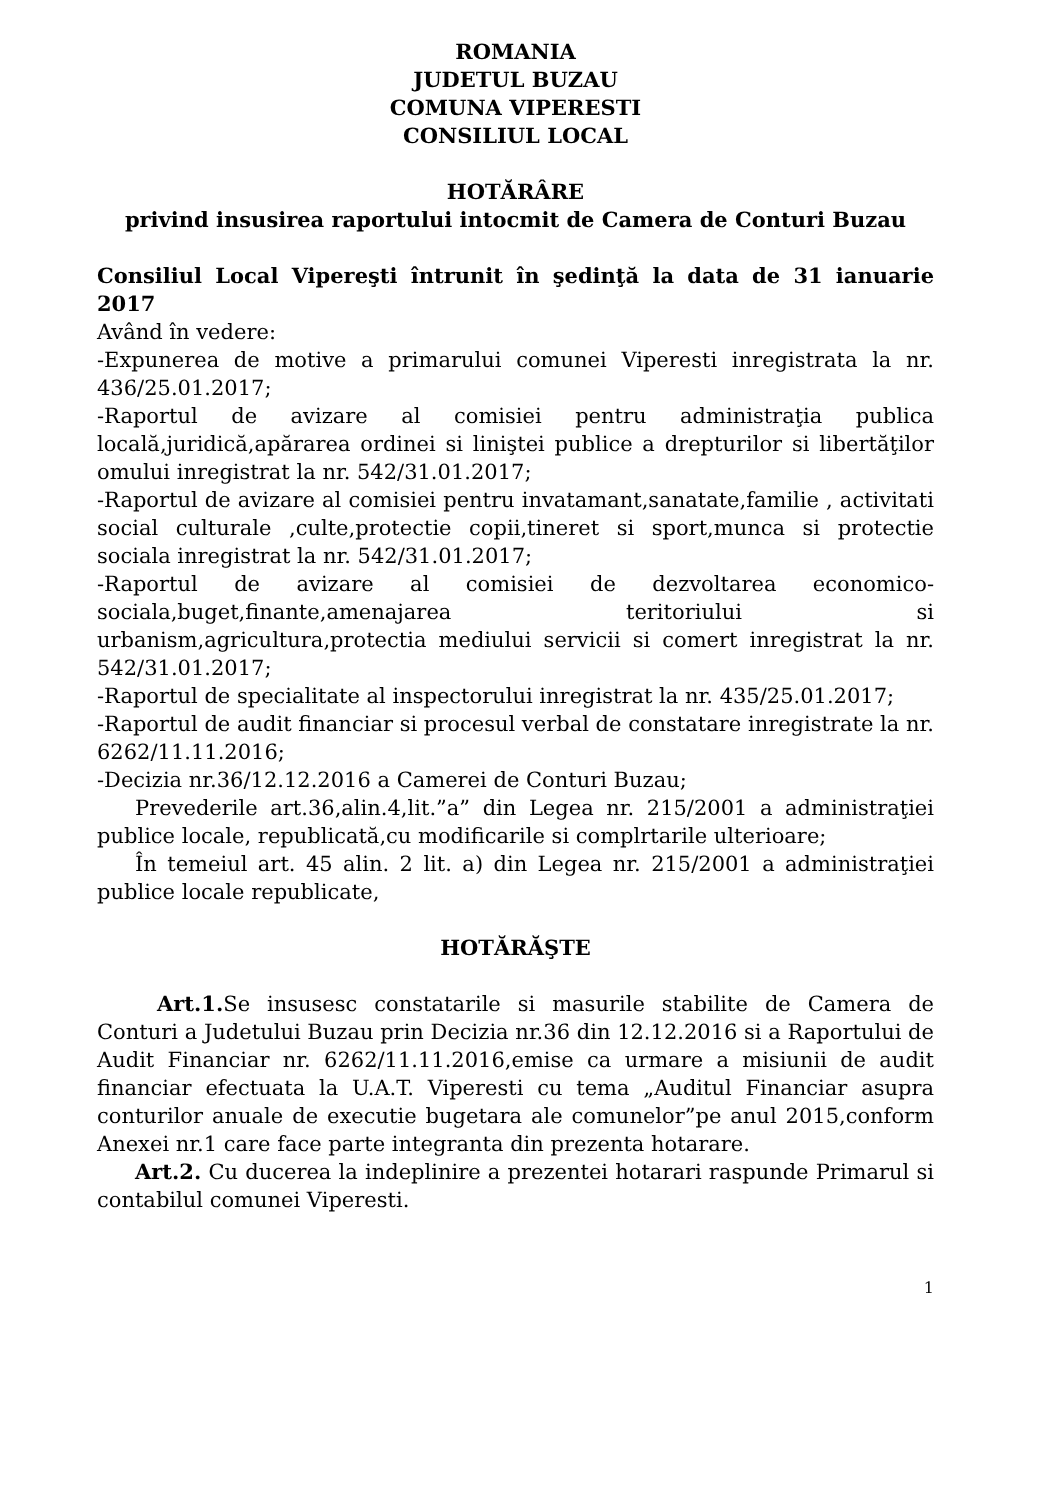ROMANIA
JUDETUL BUZAU
COMUNA VIPERESTI
CONSILIUL LOCAL
HOTĂRÂRE
privind insusirea raportului intocmit de Camera de Conturi Buzau
Consiliul Local Vipereşti întrunit în şedinţă la data de 31 ianuarie 2017
Având în vedere:
-Expunerea de motive a primarului comunei Viperesti inregistrata la nr. 436/25.01.2017;
-Raportul de avizare al comisiei pentru administraţia publica locală,juridică,apărarea ordinei si liniştei publice a drepturilor si libertăţilor omului inregistrat la nr. 542/31.01.2017;
-Raportul de avizare al comisiei pentru invatamant,sanatate,familie , activitati social culturale ,culte,protectie copii,tineret si sport,munca si protectie sociala inregistrat la nr. 542/31.01.2017;
-Raportul de avizare al comisiei de dezvoltarea economico-sociala,buget,finante,amenajarea teritoriului si urbanism,agricultura,protectia mediului servicii si comert inregistrat la nr. 542/31.01.2017;
-Raportul de specialitate al inspectorului inregistrat la nr. 435/25.01.2017;
-Raportul de audit financiar si procesul verbal de constatare inregistrate la nr. 6262/11.11.2016;
-Decizia nr.36/12.12.2016 a Camerei de Conturi Buzau;
Prevederile art.36,alin.4,lit.”a” din Legea nr. 215/2001 a administraţiei publice locale, republicată,cu modificarile si complrtarile ulterioare;
În temeiul art. 45 alin. 2 lit. a) din Legea nr. 215/2001 a administraţiei publice locale republicate,
HOTĂRĂŞTE
Art.1. Se insusesc constatarile si masurile stabilite de Camera de Conturi a Judetului Buzau prin Decizia nr.36 din 12.12.2016 si a Raportului de Audit Financiar nr. 6262/11.11.2016,emise ca urmare a misiunii de audit financiar efectuata la U.A.T. Viperesti cu tema „Auditul Financiar asupra conturilor anuale de executie bugetara ale comunelor”pe anul 2015,conform Anexei nr.1 care face parte integranta din prezenta hotarare.
Art.2. Cu ducerea la indeplinire a prezentei hotarari raspunde Primarul si contabilul comunei Viperesti.
1